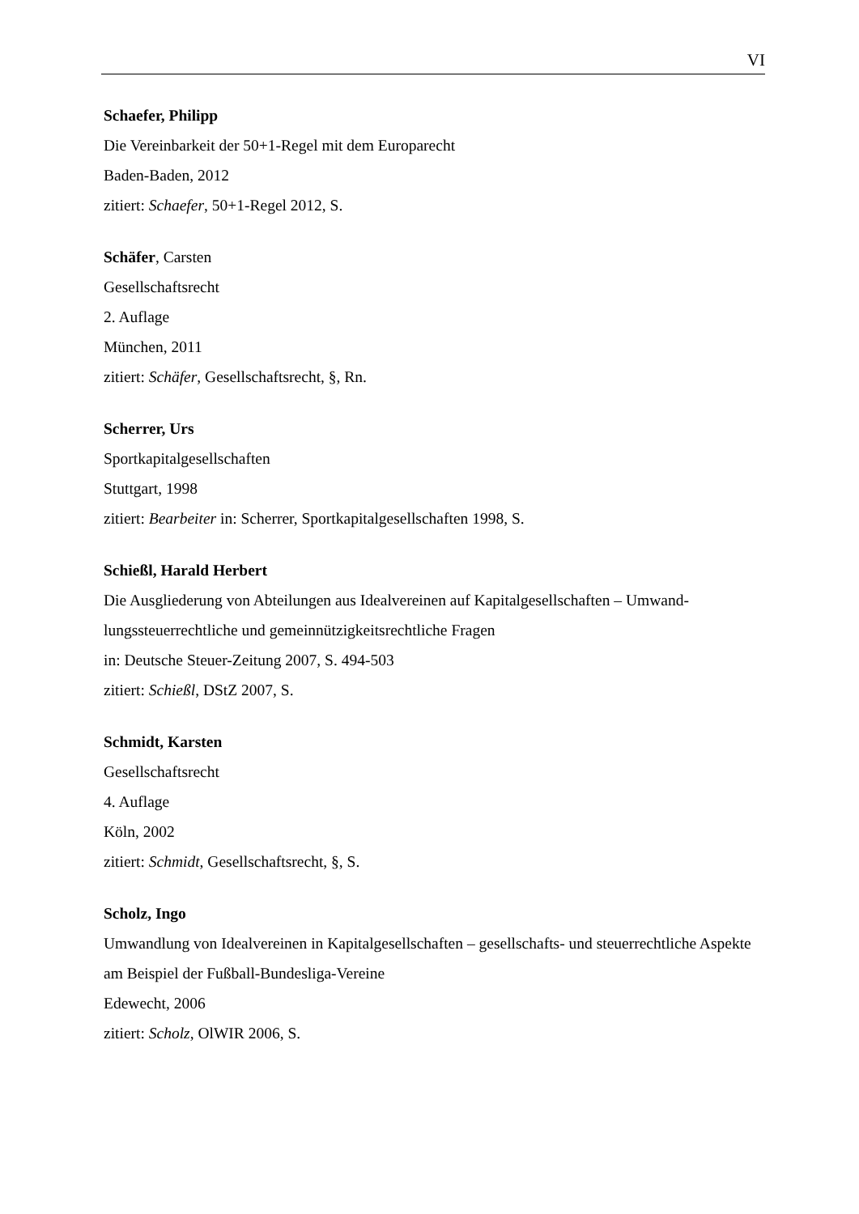VI
Schaefer, Philipp
Die Vereinbarkeit der 50+1-Regel mit dem Europarecht
Baden-Baden, 2012
zitiert: Schaefer, 50+1-Regel 2012, S.
Schäfer, Carsten
Gesellschaftsrecht
2. Auflage
München, 2011
zitiert: Schäfer, Gesellschaftsrecht, §, Rn.
Scherrer, Urs
Sportkapitalgesellschaften
Stuttgart, 1998
zitiert: Bearbeiter in: Scherrer, Sportkapitalgesellschaften 1998, S.
Schießl, Harald Herbert
Die Ausgliederung von Abteilungen aus Idealvereinen auf Kapitalgesellschaften – Umwand-lungssteuerrechtliche und gemeinnützigkeitsrechtliche Fragen
in: Deutsche Steuer-Zeitung 2007, S. 494-503
zitiert: Schießl, DStZ 2007, S.
Schmidt, Karsten
Gesellschaftsrecht
4. Auflage
Köln, 2002
zitiert: Schmidt, Gesellschaftsrecht, §, S.
Scholz, Ingo
Umwandlung von Idealvereinen in Kapitalgesellschaften – gesellschafts- und steuerrechtliche Aspekte am Beispiel der Fußball-Bundesliga-Vereine
Edewecht, 2006
zitiert: Scholz, OlWIR 2006, S.